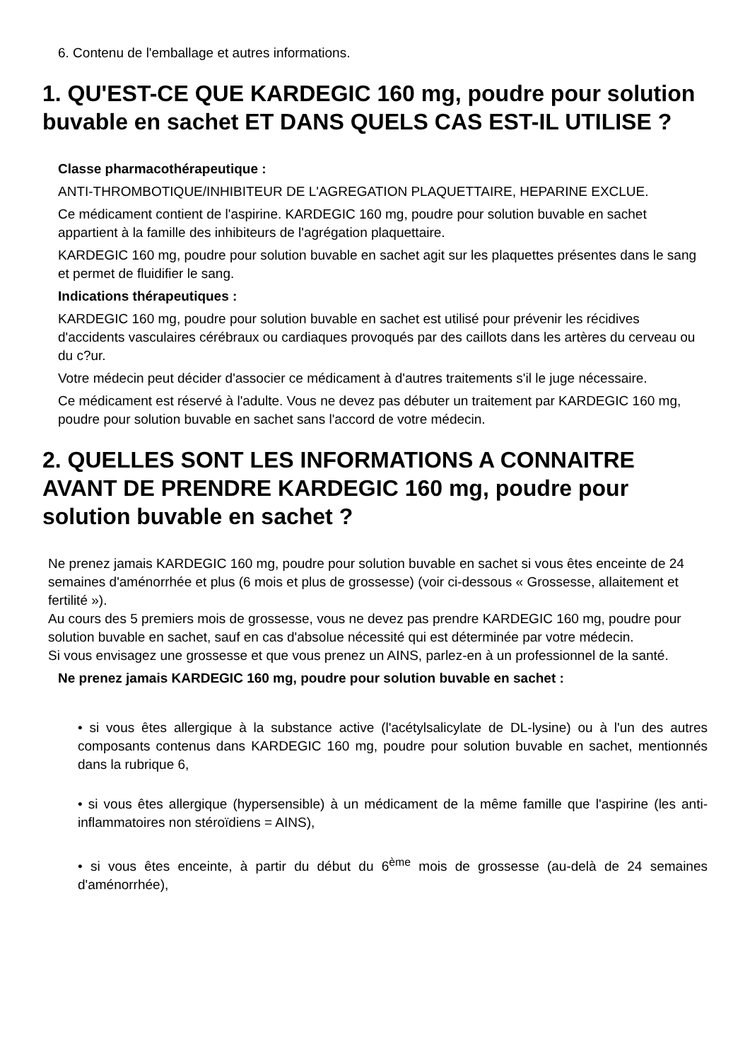6. Contenu de l'emballage et autres informations.
1. QU'EST-CE QUE KARDEGIC 160 mg, poudre pour solution buvable en sachet ET DANS QUELS CAS EST-IL UTILISE ?
Classe pharmacothérapeutique :
ANTI-THROMBOTIQUE/INHIBITEUR DE L'AGREGATION PLAQUETTAIRE, HEPARINE EXCLUE.
Ce médicament contient de l'aspirine. KARDEGIC 160 mg, poudre pour solution buvable en sachet appartient à la famille des inhibiteurs de l'agrégation plaquettaire.
KARDEGIC 160 mg, poudre pour solution buvable en sachet agit sur les plaquettes présentes dans le sang et permet de fluidifier le sang.
Indications thérapeutiques :
KARDEGIC 160 mg, poudre pour solution buvable en sachet est utilisé pour prévenir les récidives d'accidents vasculaires cérébraux ou cardiaques provoqués par des caillots dans les artères du cerveau ou du c?ur.
Votre médecin peut décider d'associer ce médicament à d'autres traitements s'il le juge nécessaire.
Ce médicament est réservé à l'adulte. Vous ne devez pas débuter un traitement par KARDEGIC 160 mg, poudre pour solution buvable en sachet sans l'accord de votre médecin.
2. QUELLES SONT LES INFORMATIONS A CONNAITRE AVANT DE PRENDRE KARDEGIC 160 mg, poudre pour solution buvable en sachet ?
Ne prenez jamais KARDEGIC 160 mg, poudre pour solution buvable en sachet si vous êtes enceinte de 24 semaines d'aménorrhée et plus (6 mois et plus de grossesse) (voir ci-dessous « Grossesse, allaitement et fertilité »).
Au cours des 5 premiers mois de grossesse, vous ne devez pas prendre KARDEGIC 160 mg, poudre pour solution buvable en sachet, sauf en cas d'absolue nécessité qui est déterminée par votre médecin.
Si vous envisagez une grossesse et que vous prenez un AINS, parlez-en à un professionnel de la santé.
Ne prenez jamais KARDEGIC 160 mg, poudre pour solution buvable en sachet :
• si vous êtes allergique à la substance active (l'acétylsalicylate de DL-lysine) ou à l'un des autres composants contenus dans KARDEGIC 160 mg, poudre pour solution buvable en sachet, mentionnés dans la rubrique 6,
• si vous êtes allergique (hypersensible) à un médicament de la même famille que l'aspirine (les anti-inflammatoires non stéroïdiens = AINS),
• si vous êtes enceinte, à partir du début du 6<sup>ème</sup> mois de grossesse (au-delà de 24 semaines d'aménorrhée),